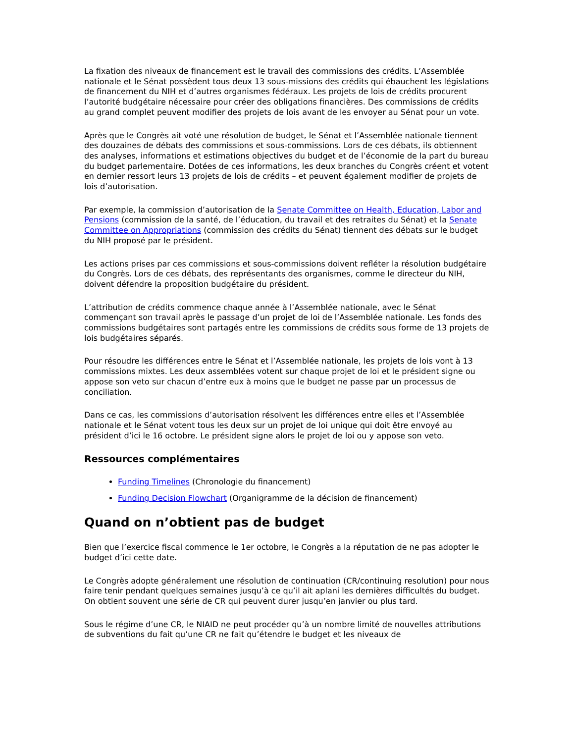La fixation des niveaux de financement est le travail des commissions des crédits. L’Assemblée nationale et le Sénat possèdent tous deux 13 sous-missions des crédits qui ébauchent les législations de financement du NIH et d’autres organismes fédéraux. Les projets de lois de crédits procurent l’autorité budgétaire nécessaire pour créer des obligations financières. Des commissions de crédits au grand complet peuvent modifier des projets de lois avant de les envoyer au Sénat pour un vote.
Après que le Congrès ait voté une résolution de budget, le Sénat et l’Assemblée nationale tiennent des douzaines de débats des commissions et sous-commissions. Lors de ces débats, ils obtiennent des analyses, informations et estimations objectives du budget et de l’économie de la part du bureau du budget parlementaire. Dotées de ces informations, les deux branches du Congrès créent et votent en dernier ressort leurs 13 projets de lois de crédits – et peuvent également modifier de projets de lois d’autorisation.
Par exemple, la commission d’autorisation de la Senate Committee on Health, Education, Labor and Pensions (commission de la santé, de l’éducation, du travail et des retraites du Sénat) et la Senate Committee on Appropriations (commission des crédits du Sénat) tiennent des débats sur le budget du NIH proposé par le président.
Les actions prises par ces commissions et sous-commissions doivent refléter la résolution budgétaire du Congrès. Lors de ces débats, des représentants des organismes, comme le directeur du NIH, doivent défendre la proposition budgétaire du président.
L’attribution de crédits commence chaque année à l’Assemblée nationale, avec le Sénat commençant son travail après le passage d’un projet de loi de l’Assemblée nationale. Les fonds des commissions budgétaires sont partagés entre les commissions de crédits sous forme de 13 projets de lois budgétaires séparés.
Pour résoudre les différences entre le Sénat et l’Assemblée nationale, les projets de lois vont à 13 commissions mixtes. Les deux assemblées votent sur chaque projet de loi et le président signe ou appose son veto sur chacun d’entre eux à moins que le budget ne passe par un processus de conciliation.
Dans ce cas, les commissions d’autorisation résolvent les différences entre elles et l’Assemblée nationale et le Sénat votent tous les deux sur un projet de loi unique qui doit être envoyé au président d’ici le 16 octobre. Le président signe alors le projet de loi ou y appose son veto.
Ressources complémentaires
Funding Timelines (Chronologie du financement)
Funding Decision Flowchart (Organigramme de la décision de financement)
Quand on n’obtient pas de budget
Bien que l’exercice fiscal commence le 1er octobre, le Congrès a la réputation de ne pas adopter le budget d’ici cette date.
Le Congrès adopte généralement une résolution de continuation (CR/continuing resolution) pour nous faire tenir pendant quelques semaines jusqu’à ce qu’il ait aplani les dernières difficultés du budget. On obtient souvent une série de CR qui peuvent durer jusqu’en janvier ou plus tard.
Sous le régime d’une CR, le NIAID ne peut procéder qu’à un nombre limité de nouvelles attributions de subventions du fait qu’une CR ne fait qu’étendre le budget et les niveaux de